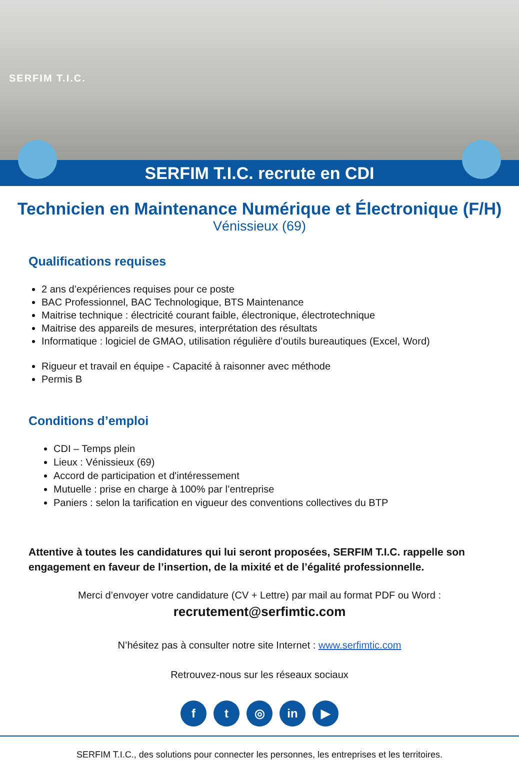SERFIM T.I.C.
SERFIM T.I.C. recrute en CDI
Technicien en Maintenance Numérique et Électronique (F/H)
Vénissieux (69)
Qualifications requises
2 ans d’expériences requises pour ce poste
BAC Professionnel, BAC Technologique, BTS Maintenance
Maitrise technique : électricité courant faible, électronique, électrotechnique
Maitrise des appareils de mesures, interprétation des résultats
Informatique : logiciel de GMAO, utilisation régulière d’outils bureautiques (Excel, Word)
Rigueur et travail en équipe - Capacité à raisonner avec méthode
Permis B
Conditions d’emploi
CDI – Temps plein
Lieux : Vénissieux (69)
Accord de participation et d'intéressement
Mutuelle : prise en charge à 100% par l’entreprise
Paniers : selon la tarification en vigueur des conventions collectives du BTP
Attentive à toutes les candidatures qui lui seront proposées, SERFIM T.I.C. rappelle son engagement en faveur de l’insertion, de la mixité et de l’égalité professionnelle.
Merci d’envoyer votre candidature (CV + Lettre) par mail au format PDF ou Word :
recrutement@serfimtic.com
N’hésitez pas à consulter notre site Internet : www.serfimtic.com
Retrouvez-nous sur les réseaux sociaux
ft ◎ in ▶
SERFIM T.I.C., des solutions pour connecter les personnes, les entreprises et les territoires.